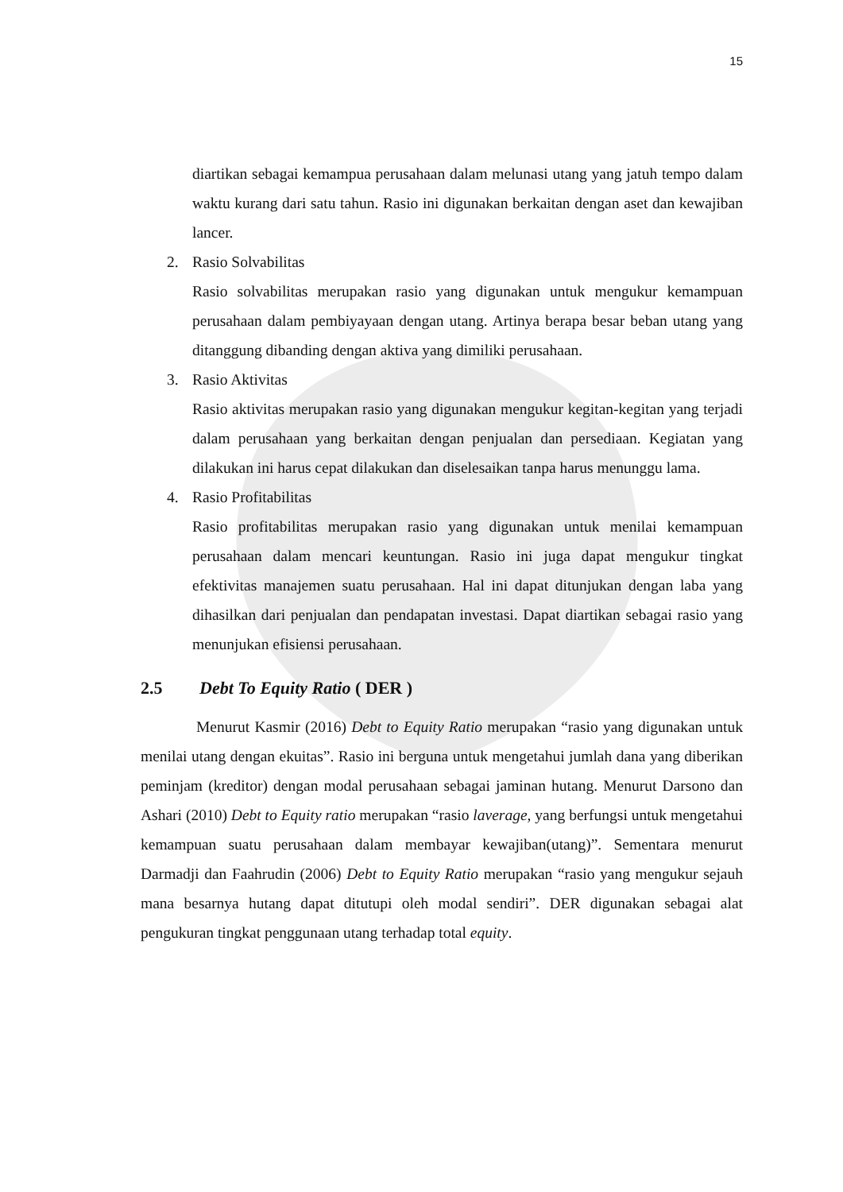15
diartikan sebagai kemampua perusahaan dalam melunasi utang yang jatuh tempo dalam waktu kurang dari satu tahun. Rasio ini digunakan berkaitan dengan aset dan kewajiban lancer.
2. Rasio Solvabilitas
Rasio solvabilitas merupakan rasio yang digunakan untuk mengukur kemampuan perusahaan dalam pembiyayaan dengan utang. Artinya berapa besar beban utang yang ditanggung dibanding dengan aktiva yang dimiliki perusahaan.
3. Rasio Aktivitas
Rasio aktivitas merupakan rasio yang digunakan mengukur kegitan-kegitan yang terjadi dalam perusahaan yang berkaitan dengan penjualan dan persediaan. Kegiatan yang dilakukan ini harus cepat dilakukan dan diselesaikan tanpa harus menunggu lama.
4. Rasio Profitabilitas
Rasio profitabilitas merupakan rasio yang digunakan untuk menilai kemampuan perusahaan dalam mencari keuntungan. Rasio ini juga dapat mengukur tingkat efektivitas manajemen suatu perusahaan. Hal ini dapat ditunjukan dengan laba yang dihasilkan dari penjualan dan pendapatan investasi. Dapat diartikan sebagai rasio yang menunjukan efisiensi perusahaan.
2.5 Debt To Equity Ratio ( DER )
Menurut Kasmir (2016) Debt to Equity Ratio merupakan “rasio yang digunakan untuk menilai utang dengan ekuitas”. Rasio ini berguna untuk mengetahui jumlah dana yang diberikan peminjam (kreditor) dengan modal perusahaan sebagai jaminan hutang. Menurut Darsono dan Ashari (2010) Debt to Equity ratio merupakan “rasio laverage, yang berfungsi untuk mengetahui kemampuan suatu perusahaan dalam membayar kewajiban(utang)”. Sementara menurut Darmadji dan Faahrudin (2006) Debt to Equity Ratio merupakan “rasio yang mengukur sejauh mana besarnya hutang dapat ditutupi oleh modal sendiri”. DER digunakan sebagai alat pengukuran tingkat penggunaan utang terhadap total equity.